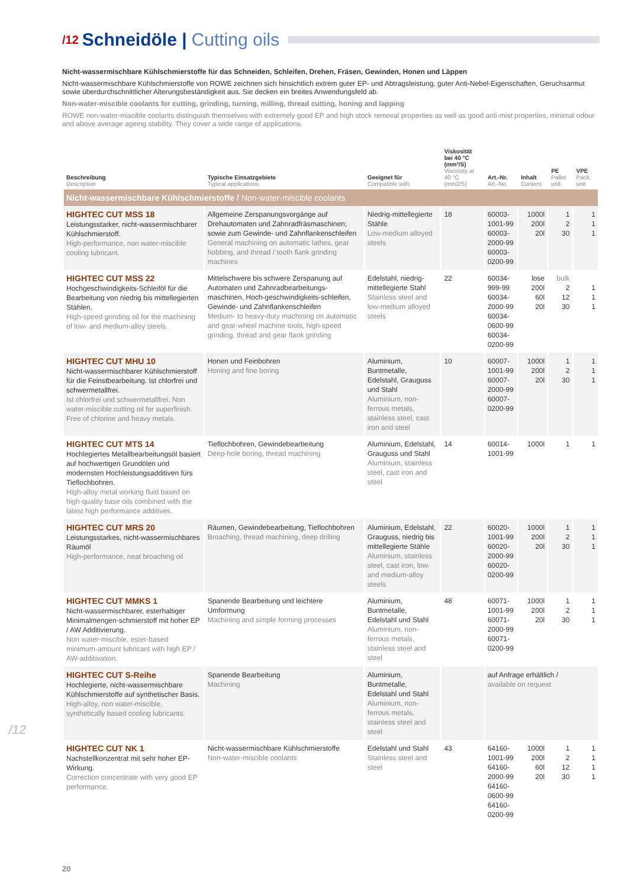/12 Schneidöle | Cutting oils
Nicht-wassermischbare Kühlschmierstoffe für das Schneiden, Schleifen, Drehen, Fräsen, Gewinden, Honen und Läppen
Nicht-wassermischbare Kühlschmierstoffe von ROWE zeichnen sich hinsichtlich extrem guter EP- und Abtragsleistung, guter Anti-Nebel-Eigenschaften, Geruchsarmut sowie überdurchschnittlicher Alterungsbeständigkeit aus. Sie decken ein breites Anwendungsfeld ab.
Non-water-miscible coolants for cutting, grinding, turning, milling, thread cutting, honing and lapping
ROWE non-water-miscible coolants distinguish themselves with extremely good EP and high stock removal properties as well as good anti-mist properties, minimal odour and above average ageing stability. They cover a wide range of applications.
| Beschreibung Description | Typische Einsatzgebiete Typical applications | Geeignet für Compatible with | Viskosität bei 40 °C (mm²/S) Viscosity at 40 °C (mm2/S) | Art.-Nr. Art.-No. | Inhalt Content | PE Pallet unit | VPE Pack. unit |
| --- | --- | --- | --- | --- | --- | --- | --- |
| Nicht-wassermischbare Kühlschmierstoffe / Non-water-miscible coolants | | | | | | | |
| HIGHTEC CUT MSS 18 Leistungsstarker, nicht-wassermischbarer Kühlschmierstoff. High-performance, non water-miscible cooling lubricant. | Allgemeine Zerspanungsvorgänge auf Drehautomaten und Zahnradfräsmaschinen; sowie zum Gewinde- und Zahnflankenschleifen General machining on automatic lathes, gear hobbing, and thread / tooth flank grinding machines | Niedrig-mittellegierte Stähle Low-medium alloyed steels | 18 | 60003-1001-99 60003-2000-99 60003-0200-99 | 1000l 200l 20l | 1 2 30 | 1 1 1 |
| HIGHTEC CUT MSS 22 Hochgeschwindigkeits-Schleiföl für die Bearbeitung von niedrig bis mittellegierten Stählen. High-speed grinding oil for the machining of low- and medium-alloy steels. | Mittelschwere bis schwere Zerspanung auf Automaten und Zahnradbearbeitungs-maschinen, Hoch-geschwindigkeits-schleifen, Gewinde- und Zahnflankenschleifen Medium- to heavy-duty machining on automatic and gear-wheel machine tools, high-speed grinding, thread and gear flank grinding | Edelstahl, niedrig-mittellegierte Stahl Stainless steel and low-medium alloyed steels | 22 | 60034-999-99 60034-2000-99 60034-0600-99 60034-0200-99 | lose 200l 60l 20l | bulk 2 12 30 | 1 1 1 |
| HIGHTEC CUT MHU 10 Nicht-wassermischbarer Kühlschmierstoff für die Feinstbearbeitung. Ist chlorfrei und schwermetallfrei. Ist chlorfrei und schwermetallfrei. Non water-miscible cutting oil for superfinish. Free of chlorine and heavy metals. | Honen und Feinbohren Honing and fine boring | Aluminium, Buntmetalle, Edelstahl, Grauguss und Stahl Aluminium, non-ferrous metals, stainless steel, cast iron and steel | 10 | 60007-1001-99 60007-2000-99 60007-0200-99 | 1000l 200l 20l | 1 2 30 | 1 1 1 |
| HIGHTEC CUT MTS 14 Hochlegiertes Metallbearbeitungsöl basiert auf hochwertigen Grundölen und modernsten Hochleistungsadditiven fürs Tieflochbohren. High-alloy metal working fluid based on high-quality base oils combined with the latest high performance additives. | Tieflochbohren, Gewindebearbeitung Deep-hole boring, thread machining | Aluminium, Edelstahl, Grauguss und Stahl Aluminium, stainless steel, cast iron and steel | 14 | 60014-1001-99 | 1000l | 1 | 1 |
| HIGHTEC CUT MRS 20 Leistungsstarkes, nicht-wassermischbares Räumöl High-performance, neat broaching oil | Räumen, Gewindebearbeitung, Tieflochbohren Broaching, thread machining, deep drilling | Aluminium, Edelstahl, Grauguss, niedrig bis mittellegierte Stähle Aluminium, stainless steel, cast iron, low- and medium-alloy steels | 22 | 60020-1001-99 60020-2000-99 60020-0200-99 | 1000l 200l 20l | 1 2 30 | 1 1 1 |
| HIGHTEC CUT MMKS 1 Nicht-wassermischbarer, esterhaltiger Minimalmengen-schmierstoff mit hoher EP / AW Additivierung. Non water-miscible, ester-based minimum-amount lubricant with high EP / AW-additivation. | Spanende Bearbeitung und leichtere Umformung Machining and simple forming processes | Aluminium, Buntmetalle, Edelstahl und Stahl Aluminium, non-ferrous metals, stainless steel and steel | 48 | 60071-1001-99 60071-2000-99 60071-0200-99 | 1000l 200l 20l | 1 2 30 | 1 1 1 |
| HIGHTEC CUT S-Reihe Hochlegierte, nicht-wassermischbare Kühlschmierstoffe auf synthetischer Basis. High-alloy, non water-miscible, synthetically based cooling lubricants. | Spanende Bearbeitung Machining | Aluminium, Buntmetalle, Edelstahl und Stahl Aluminium, non-ferrous metals, stainless steel and steel | | auf Anfrage erhältlich / available on request | | | |
| HIGHTEC CUT NK 1 Nachstellkonzentrat mit sehr hoher EP-Wirkung. Correction concentrate with very good EP performance. | Nicht-wassermischbare Kühlschmierstoffe Non-water-miscible coolants | Edelstahl und Stahl Stainless steel and steel | 43 | 64160-1001-99 64160-2000-99 64160-0600-99 64160-0200-99 | 1000l 200l 60l 20l | 1 2 12 30 | 1 1 1 1 |
/12
20